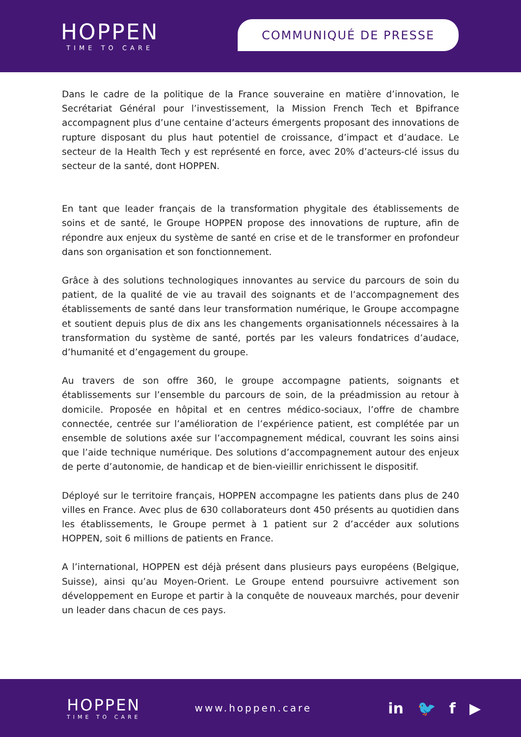HOPPEN
TIME TO CARE
COMMUNIQUÉ DE PRESSE
Dans le cadre de la politique de la France souveraine en matière d’innovation, le Secrétariat Général pour l’investissement, la Mission French Tech et Bpifrance accompagnent plus d’une centaine d’acteurs émergents proposant des innovations de rupture disposant du plus haut potentiel de croissance, d’impact et d’audace. Le secteur de la Health Tech y est représenté en force, avec 20% d’acteurs-clé issus du secteur de la santé, dont HOPPEN.
En tant que leader français de la transformation phygitale des établissements de soins et de santé, le Groupe HOPPEN propose des innovations de rupture, afin de répondre aux enjeux du système de santé en crise et de le transformer en profondeur dans son organisation et son fonctionnement.
Grâce à des solutions technologiques innovantes au service du parcours de soin du patient, de la qualité de vie au travail des soignants et de l’accompagnement des établissements de santé dans leur transformation numérique, le Groupe accompagne et soutient depuis plus de dix ans les changements organisationnels nécessaires à la transformation du système de santé, portés par les valeurs fondatrices d’audace, d’humanité et d’engagement du groupe.
Au travers de son offre 360, le groupe accompagne patients, soignants et établissements sur l’ensemble du parcours de soin, de la préadmission au retour à domicile. Proposée en hôpital et en centres médico-sociaux, l’offre de chambre connectée, centrée sur l’amélioration de l’expérience patient, est complétée par un ensemble de solutions axée sur l’accompagnement médical, couvrant les soins ainsi que l’aide technique numérique. Des solutions d’accompagnement autour des enjeux de perte d’autonomie, de handicap et de bien-vieillir enrichissent le dispositif.
Déployé sur le territoire français, HOPPEN accompagne les patients dans plus de 240 villes en France. Avec plus de 630 collaborateurs dont 450 présents au quotidien dans les établissements, le Groupe permet à 1 patient sur 2 d’accéder aux solutions HOPPEN, soit 6 millions de patients en France.
A l’international, HOPPEN est déjà présent dans plusieurs pays européens (Belgique, Suisse), ainsi qu’au Moyen-Orient. Le Groupe entend poursuivre activement son développement en Europe et partir à la conquête de nouveaux marchés, pour devenir un leader dans chacun de ces pays.
HOPPEN
TIME TO CARE
www.hoppen.care
in 🐦 f ▶